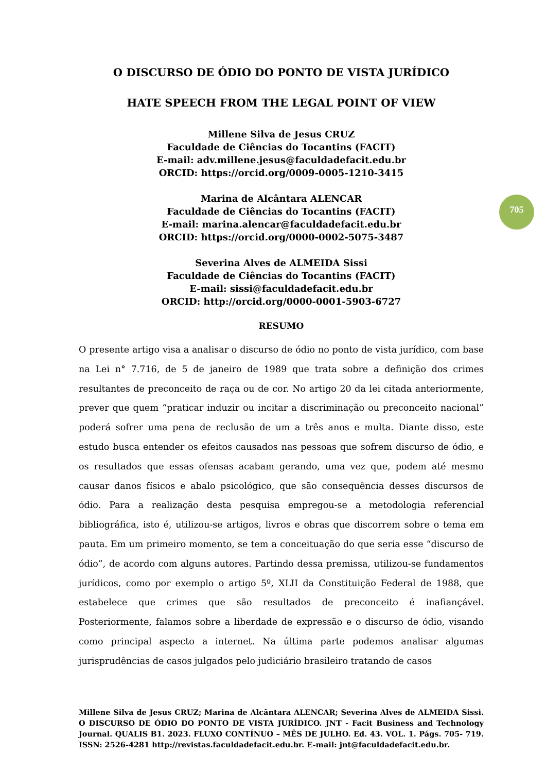O DISCURSO DE ÓDIO DO PONTO DE VISTA JURÍDICO
HATE SPEECH FROM THE LEGAL POINT OF VIEW
Millene Silva de Jesus CRUZ
Faculdade de Ciências do Tocantins (FACIT)
E-mail: adv.millene.jesus@faculdadefacit.edu.br
ORCID: https://orcid.org/0009-0005-1210-3415
Marina de Alcântara ALENCAR
Faculdade de Ciências do Tocantins (FACIT)
E-mail: marina.alencar@faculdadefacit.edu.br
ORCID: https://orcid.org/0000-0002-5075-3487
Severina Alves de ALMEIDA Sissi
Faculdade de Ciências do Tocantins (FACIT)
E-mail: sissi@faculdadefacit.edu.br
ORCID: http://orcid.org/0000-0001-5903-6727
RESUMO
O presente artigo visa a analisar o discurso de ódio no ponto de vista jurídico, com base na Lei n° 7.716, de 5 de janeiro de 1989 que trata sobre a definição dos crimes resultantes de preconceito de raça ou de cor. No artigo 20 da lei citada anteriormente, prever que quem “praticar induzir ou incitar a discriminação ou preconceito nacional” poderá sofrer uma pena de reclusão de um a três anos e multa. Diante disso, este estudo busca entender os efeitos causados nas pessoas que sofrem discurso de ódio, e os resultados que essas ofensas acabam gerando, uma vez que, podem até mesmo causar danos físicos e abalo psicológico, que são consequência desses discursos de ódio. Para a realização desta pesquisa empregou-se a metodologia referencial bibliográfica, isto é, utilizou-se artigos, livros e obras que discorrem sobre o tema em pauta. Em um primeiro momento, se tem a conceituação do que seria esse “discurso de ódio”, de acordo com alguns autores. Partindo dessa premissa, utilizou-se fundamentos jurídicos, como por exemplo o artigo 5º, XLII da Constituição Federal de 1988, que estabelece que crimes que são resultados de preconceito é inafiançável. Posteriormente, falamos sobre a liberdade de expressão e o discurso de ódio, visando como principal aspecto a internet. Na última parte podemos analisar algumas jurisprudências de casos julgados pelo judiciário brasileiro tratando de casos
705
Millene Silva de Jesus CRUZ; Marina de Alcântara ALENCAR; Severina Alves de ALMEIDA Sissi. O DISCURSO DE ÓDIO DO PONTO DE VISTA JURÍDICO. JNT - Facit Business and Technology Journal. QUALIS B1. 2023. FLUXO CONTÍNUO – MÊS DE JULHO. Ed. 43. VOL. 1. Págs. 705- 719. ISSN: 2526-4281 http://revistas.faculdadefacit.edu.br. E-mail: jnt@faculdadefacit.edu.br.